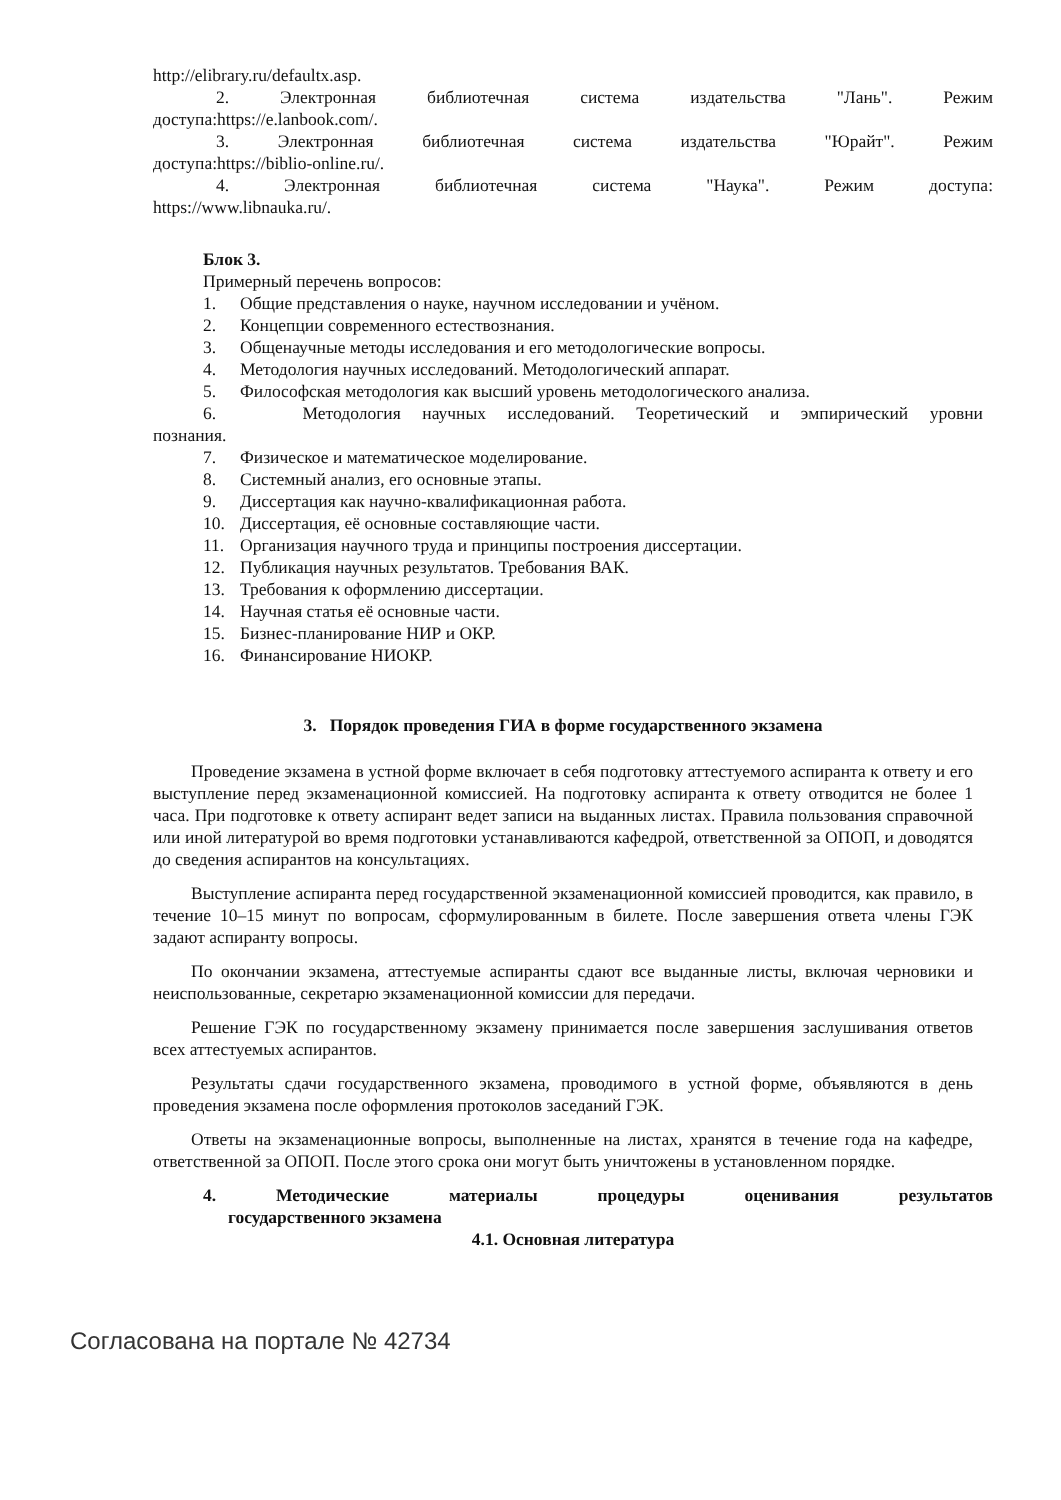http://elibrary.ru/defaultx.asp.
2. Электронная библиотечная система издательства "Лань". Режим
доступа:https://e.lanbook.com/.
3. Электронная библиотечная система издательства "Юрайт". Режим
доступа:https://biblio-online.ru/.
4. Электронная библиотечная система "Наука". Режим доступа:
https://www.libnauka.ru/.
Блок 3.
Примерный перечень вопросов:
1. Общие представления о науке, научном исследовании и учёном.
2. Концепции современного естествознания.
3. Общенаучные методы исследования и его методологические вопросы.
4. Методология научных исследований. Методологический аппарат.
5. Философская методология как высший уровень методологического анализа.
6. Методология научных исследований. Теоретический и эмпирический уровни
познания.
7. Физическое и математическое моделирование.
8. Системный анализ, его основные этапы.
9. Диссертация как научно-квалификационная работа.
10. Диссертация, её основные составляющие части.
11. Организация научного труда и принципы построения диссертации.
12. Публикация научных результатов. Требования ВАК.
13. Требования к оформлению диссертации.
14. Научная статья её основные части.
15. Бизнес-планирование НИР и ОКР.
16. Финансирование НИОКР.
3. Порядок проведения ГИА в форме государственного экзамена
Проведение экзамена в устной форме включает в себя подготовку аттестуемого аспиранта к ответу и его выступление перед экзаменационной комиссией. На подготовку аспиранта к ответу отводится не более 1 часа. При подготовке к ответу аспирант ведет записи на выданных листах. Правила пользования справочной или иной литературой во время подготовки устанавливаются кафедрой, ответственной за ОПОП, и доводятся до сведения аспирантов на консультациях.
Выступление аспиранта перед государственной экзаменационной комиссией проводится, как правило, в течение 10–15 минут по вопросам, сформулированным в билете. После завершения ответа члены ГЭК задают аспиранту вопросы.
По окончании экзамена, аттестуемые аспиранты сдают все выданные листы, включая черновики и неиспользованные, секретарю экзаменационной комиссии для передачи.
Решение ГЭК по государственному экзамену принимается после завершения заслушивания ответов всех аттестуемых аспирантов.
Результаты сдачи государственного экзамена, проводимого в устной форме, объявляются в день проведения экзамена после оформления протоколов заседаний ГЭК.
Ответы на экзаменационные вопросы, выполненные на листах, хранятся в течение года на кафедре, ответственной за ОПОП. После этого срока они могут быть уничтожены в установленном порядке.
4. Методические материалы процедуры оценивания результатов
государственного экзамена
4.1. Основная литература
Согласована на портале № 42734